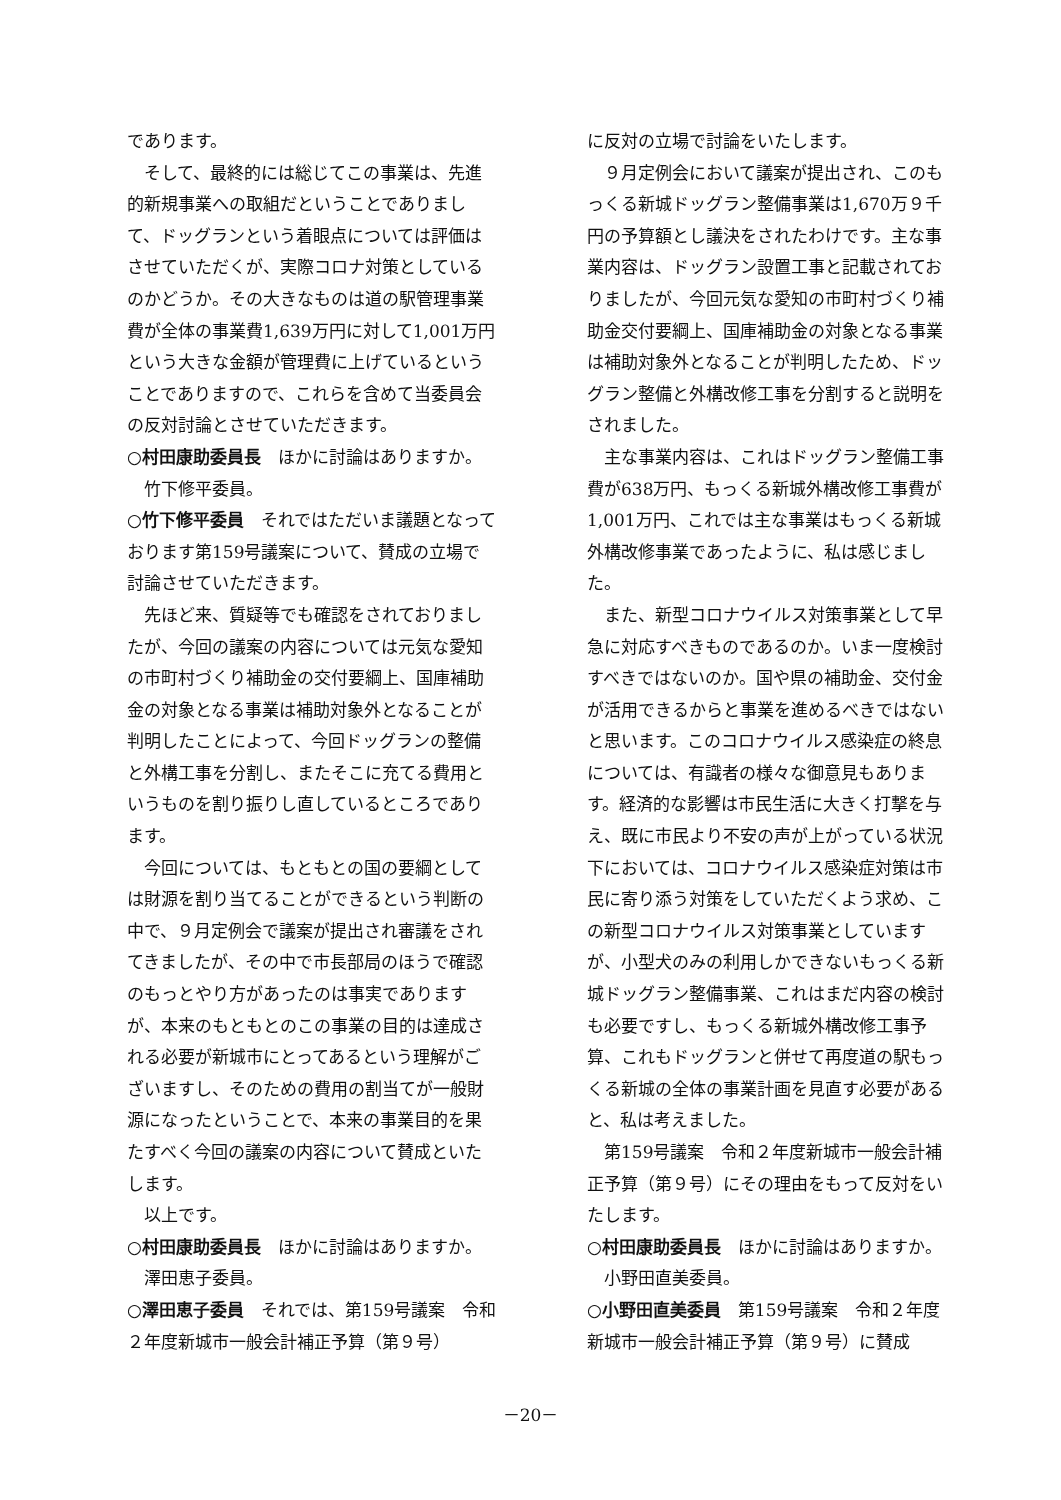であります。
そして、最終的には総じてこの事業は、先進的新規事業への取組だということでありまして、ドッグランという着眼点については評価はさせていただくが、実際コロナ対策としているのかどうか。その大きなものは道の駅管理事業費が全体の事業費1,639万円に対して1,001万円という大きな金額が管理費に上げているということでありますので、これらを含めて当委員会の反対討論とさせていただきます。
○村田康助委員長　ほかに討論はありますか。
竹下修平委員。
○竹下修平委員　それではただいま議題となっております第159号議案について、賛成の立場で討論させていただきます。
先ほど来、質疑等でも確認をされておりましたが、今回の議案の内容については元気な愛知の市町村づくり補助金の交付要綱上、国庫補助金の対象となる事業は補助対象外となることが判明したことによって、今回ドッグランの整備と外構工事を分割し、またそこに充てる費用というものを割り振りし直しているところであります。
今回については、もともとの国の要綱としては財源を割り当てることができるという判断の中で、９月定例会で議案が提出され審議をされてきましたが、その中で市長部局のほうで確認のもっとやり方があったのは事実でありますが、本来のもともとのこの事業の目的は達成される必要が新城市にとってあるという理解がございますし、そのための費用の割当てが一般財源になったということで、本来の事業目的を果たすべく今回の議案の内容について賛成といたします。
以上です。
○村田康助委員長　ほかに討論はありますか。
澤田恵子委員。
○澤田恵子委員　それでは、第159号議案　令和２年度新城市一般会計補正予算（第９号）
に反対の立場で討論をいたします。
９月定例会において議案が提出され、このもっくる新城ドッグラン整備事業は1,670万９千円の予算額とし議決をされたわけです。主な事業内容は、ドッグラン設置工事と記載されておりましたが、今回元気な愛知の市町村づくり補助金交付要綱上、国庫補助金の対象となる事業は補助対象外となることが判明したため、ドッグラン整備と外構改修工事を分割すると説明をされました。
主な事業内容は、これはドッグラン整備工事費が638万円、もっくる新城外構改修工事費が1,001万円、これでは主な事業はもっくる新城外構改修事業であったように、私は感じました。
また、新型コロナウイルス対策事業として早急に対応すべきものであるのか。いま一度検討すべきではないのか。国や県の補助金、交付金が活用できるからと事業を進めるべきではないと思います。このコロナウイルス感染症の終息については、有識者の様々な御意見もあります。経済的な影響は市民生活に大きく打撃を与え、既に市民より不安の声が上がっている状況下においては、コロナウイルス感染症対策は市民に寄り添う対策をしていただくよう求め、この新型コロナウイルス対策事業としていますが、小型犬のみの利用しかできないもっくる新城ドッグラン整備事業、これはまだ内容の検討も必要ですし、もっくる新城外構改修工事予算、これもドッグランと併せて再度道の駅もっくる新城の全体の事業計画を見直す必要があると、私は考えました。
第159号議案　令和２年度新城市一般会計補正予算（第９号）にその理由をもって反対をいたします。
○村田康助委員長　ほかに討論はありますか。
小野田直美委員。
○小野田直美委員　第159号議案　令和２年度新城市一般会計補正予算（第９号）に賛成
－20－